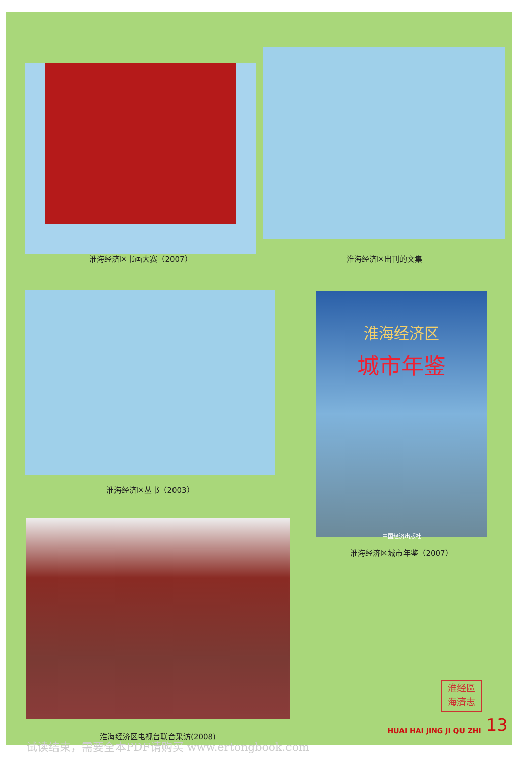淮海经济区书画大赛（2007） 淮海经济区出刊的文集
淮海经济区丛书（2003）
淮海经济区
城市年鉴
中国经济出版社
淮海经济区城市年鉴（2007）
淮海经济区电视台联合采访(2008)
淮经區
海濟志
HUAI HAI JING JI QU ZHI 13
试读结束，需要全本PDF请购买 www.ertongbook.com